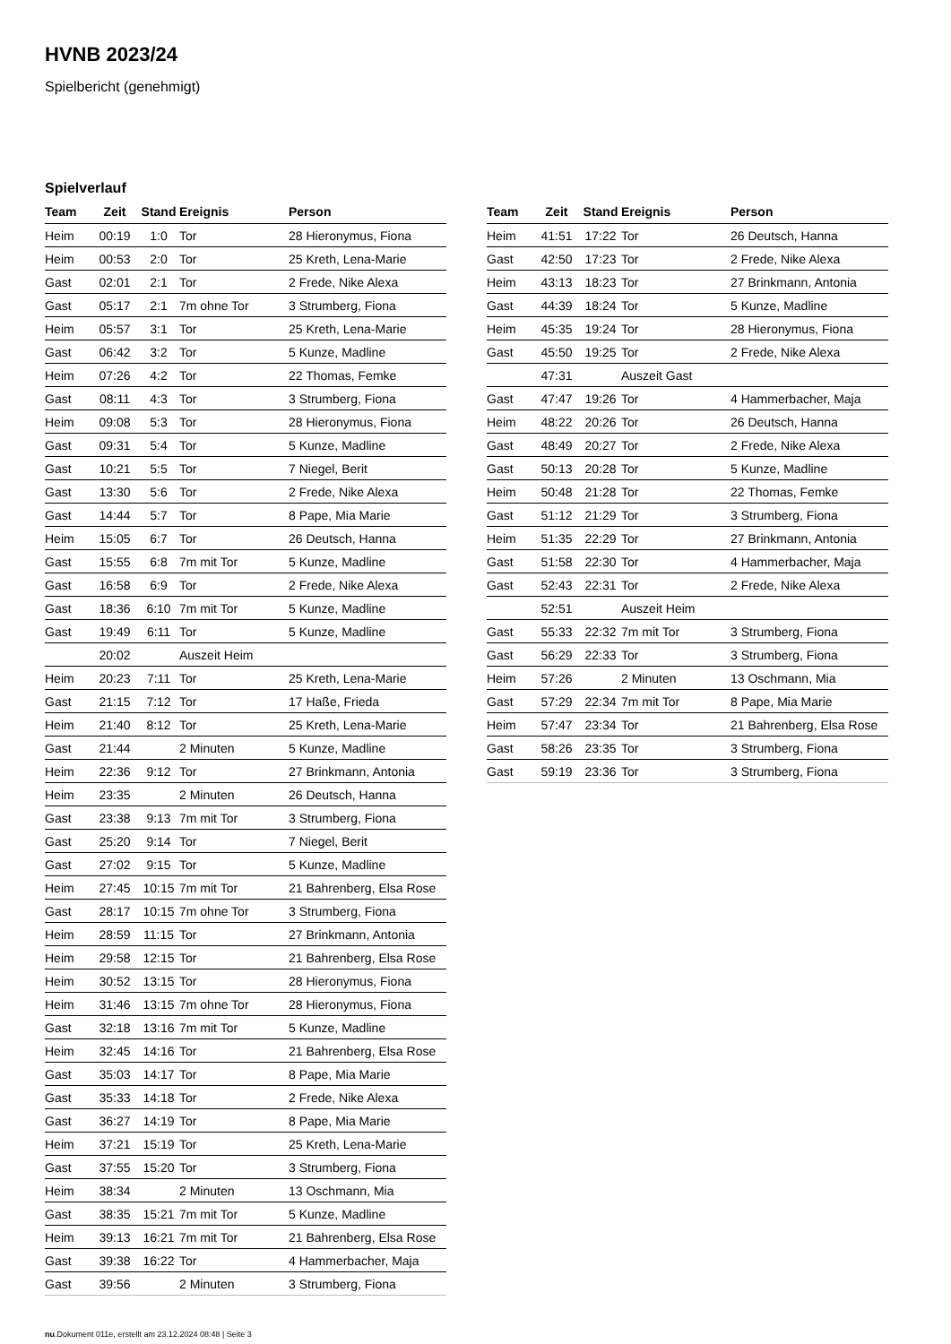HVNB 2023/24
Spielbericht (genehmigt)
Spielverlauf
| Team | Zeit | Stand | Ereignis | Person |
| --- | --- | --- | --- | --- |
| Heim | 00:19 | 1:0 | Tor | 28 Hieronymus, Fiona |
| Heim | 00:53 | 2:0 | Tor | 25 Kreth, Lena-Marie |
| Gast | 02:01 | 2:1 | Tor | 2 Frede, Nike Alexa |
| Gast | 05:17 | 2:1 | 7m ohne Tor | 3 Strumberg, Fiona |
| Heim | 05:57 | 3:1 | Tor | 25 Kreth, Lena-Marie |
| Gast | 06:42 | 3:2 | Tor | 5 Kunze, Madline |
| Heim | 07:26 | 4:2 | Tor | 22 Thomas, Femke |
| Gast | 08:11 | 4:3 | Tor | 3 Strumberg, Fiona |
| Heim | 09:08 | 5:3 | Tor | 28 Hieronymus, Fiona |
| Gast | 09:31 | 5:4 | Tor | 5 Kunze, Madline |
| Gast | 10:21 | 5:5 | Tor | 7 Niegel, Berit |
| Gast | 13:30 | 5:6 | Tor | 2 Frede, Nike Alexa |
| Gast | 14:44 | 5:7 | Tor | 8 Pape, Mia Marie |
| Heim | 15:05 | 6:7 | Tor | 26 Deutsch, Hanna |
| Gast | 15:55 | 6:8 | 7m mit Tor | 5 Kunze, Madline |
| Gast | 16:58 | 6:9 | Tor | 2 Frede, Nike Alexa |
| Gast | 18:36 | 6:10 | 7m mit Tor | 5 Kunze, Madline |
| Gast | 19:49 | 6:11 | Tor | 5 Kunze, Madline |
| | 20:02 | | Auszeit Heim | |
| Heim | 20:23 | 7:11 | Tor | 25 Kreth, Lena-Marie |
| Gast | 21:15 | 7:12 | Tor | 17 Haße, Frieda |
| Heim | 21:40 | 8:12 | Tor | 25 Kreth, Lena-Marie |
| Gast | 21:44 | | 2 Minuten | 5 Kunze, Madline |
| Heim | 22:36 | 9:12 | Tor | 27 Brinkmann, Antonia |
| Heim | 23:35 | | 2 Minuten | 26 Deutsch, Hanna |
| Gast | 23:38 | 9:13 | 7m mit Tor | 3 Strumberg, Fiona |
| Gast | 25:20 | 9:14 | Tor | 7 Niegel, Berit |
| Gast | 27:02 | 9:15 | Tor | 5 Kunze, Madline |
| Heim | 27:45 | 10:15 | 7m mit Tor | 21 Bahrenberg, Elsa Rose |
| Gast | 28:17 | 10:15 | 7m ohne Tor | 3 Strumberg, Fiona |
| Heim | 28:59 | 11:15 | Tor | 27 Brinkmann, Antonia |
| Heim | 29:58 | 12:15 | Tor | 21 Bahrenberg, Elsa Rose |
| Heim | 30:52 | 13:15 | Tor | 28 Hieronymus, Fiona |
| Heim | 31:46 | 13:15 | 7m ohne Tor | 28 Hieronymus, Fiona |
| Gast | 32:18 | 13:16 | 7m mit Tor | 5 Kunze, Madline |
| Heim | 32:45 | 14:16 | Tor | 21 Bahrenberg, Elsa Rose |
| Gast | 35:03 | 14:17 | Tor | 8 Pape, Mia Marie |
| Gast | 35:33 | 14:18 | Tor | 2 Frede, Nike Alexa |
| Gast | 36:27 | 14:19 | Tor | 8 Pape, Mia Marie |
| Heim | 37:21 | 15:19 | Tor | 25 Kreth, Lena-Marie |
| Gast | 37:55 | 15:20 | Tor | 3 Strumberg, Fiona |
| Heim | 38:34 | | 2 Minuten | 13 Oschmann, Mia |
| Gast | 38:35 | 15:21 | 7m mit Tor | 5 Kunze, Madline |
| Heim | 39:13 | 16:21 | 7m mit Tor | 21 Bahrenberg, Elsa Rose |
| Gast | 39:38 | 16:22 | Tor | 4 Hammerbacher, Maja |
| Gast | 39:56 | | 2 Minuten | 3 Strumberg, Fiona |
| Team | Zeit | Stand | Ereignis | Person |
| --- | --- | --- | --- | --- |
| Heim | 41:51 | 17:22 | Tor | 26 Deutsch, Hanna |
| Gast | 42:50 | 17:23 | Tor | 2 Frede, Nike Alexa |
| Heim | 43:13 | 18:23 | Tor | 27 Brinkmann, Antonia |
| Gast | 44:39 | 18:24 | Tor | 5 Kunze, Madline |
| Heim | 45:35 | 19:24 | Tor | 28 Hieronymus, Fiona |
| Gast | 45:50 | 19:25 | Tor | 2 Frede, Nike Alexa |
| | 47:31 | | Auszeit Gast | |
| Gast | 47:47 | 19:26 | Tor | 4 Hammerbacher, Maja |
| Heim | 48:22 | 20:26 | Tor | 26 Deutsch, Hanna |
| Gast | 48:49 | 20:27 | Tor | 2 Frede, Nike Alexa |
| Gast | 50:13 | 20:28 | Tor | 5 Kunze, Madline |
| Heim | 50:48 | 21:28 | Tor | 22 Thomas, Femke |
| Gast | 51:12 | 21:29 | Tor | 3 Strumberg, Fiona |
| Heim | 51:35 | 22:29 | Tor | 27 Brinkmann, Antonia |
| Gast | 51:58 | 22:30 | Tor | 4 Hammerbacher, Maja |
| Gast | 52:43 | 22:31 | Tor | 2 Frede, Nike Alexa |
| | 52:51 | | Auszeit Heim | |
| Gast | 55:33 | 22:32 | 7m mit Tor | 3 Strumberg, Fiona |
| Gast | 56:29 | 22:33 | Tor | 3 Strumberg, Fiona |
| Heim | 57:26 | | 2 Minuten | 13 Oschmann, Mia |
| Gast | 57:29 | 22:34 | 7m mit Tor | 8 Pape, Mia Marie |
| Heim | 57:47 | 23:34 | Tor | 21 Bahrenberg, Elsa Rose |
| Gast | 58:26 | 23:35 | Tor | 3 Strumberg, Fiona |
| Gast | 59:19 | 23:36 | Tor | 3 Strumberg, Fiona |
nu.Dokument 011e, erstellt am 23.12.2024 08:48 | Seite 3